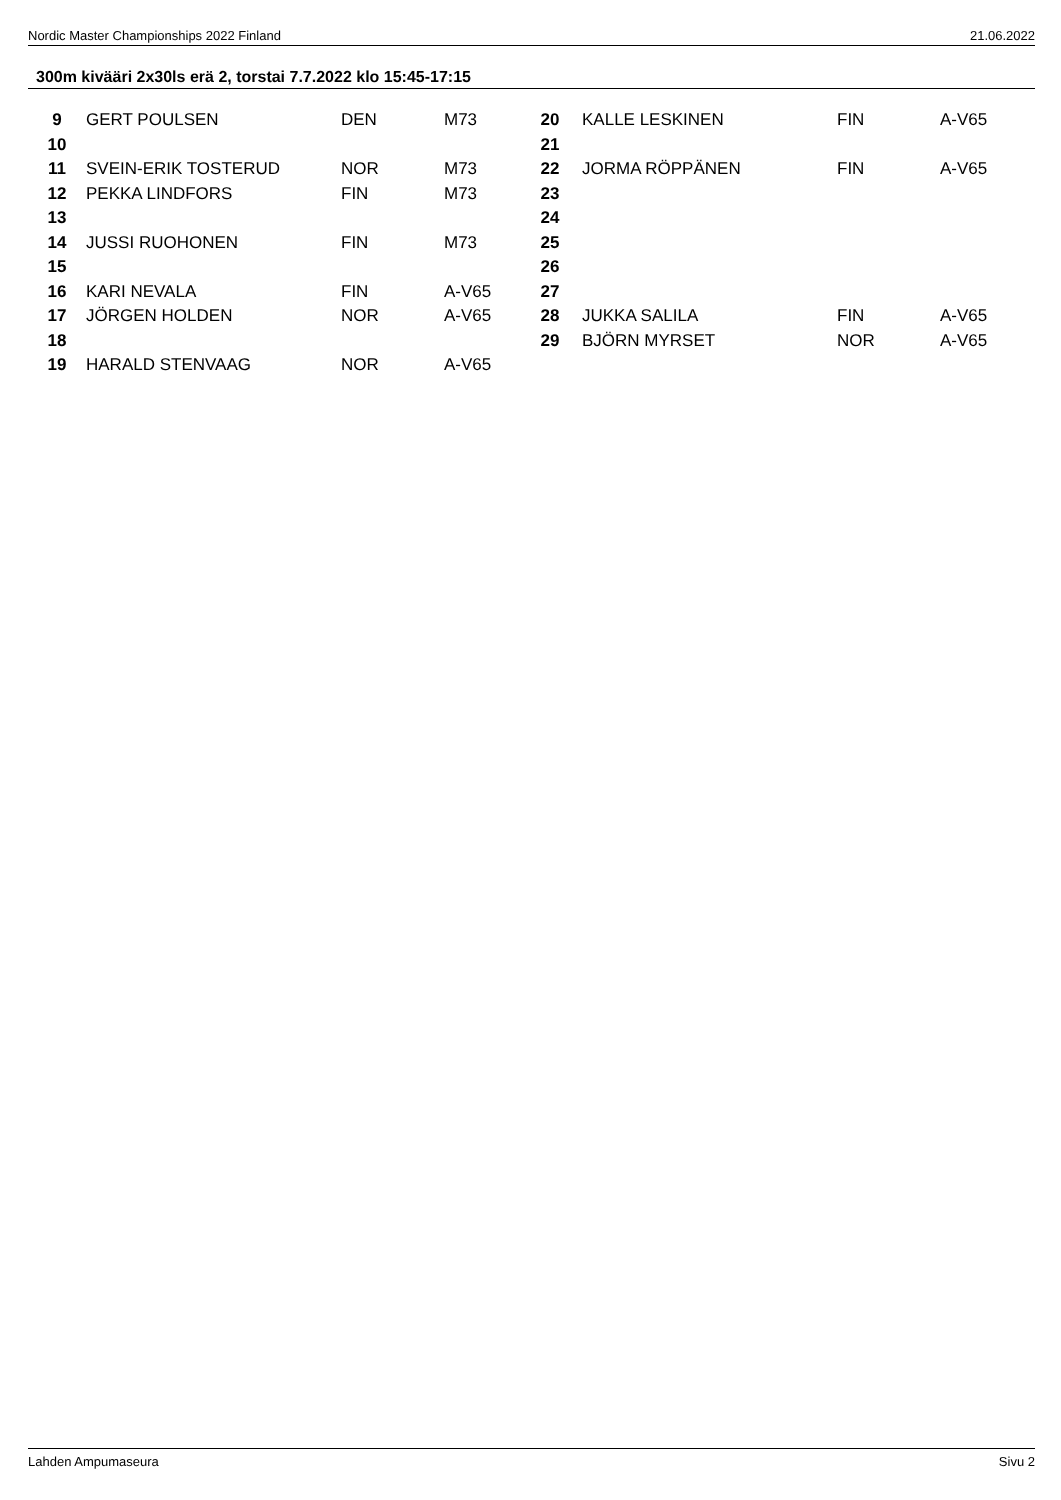Nordic Master Championships 2022 Finland 21.06.2022
300m kivääri 2x30ls erä 2, torstai 7.7.2022 klo 15:45-17:15
| 9 | GERT POULSEN | DEN | M73 | 20 | KALLE LESKINEN | FIN | A-V65 |
| 10 | | | | 21 | | | |
| 11 | SVEIN-ERIK TOSTERUD | NOR | M73 | 22 | JORMA RÖPPÄNEN | FIN | A-V65 |
| 12 | PEKKA LINDFORS | FIN | M73 | 23 | | | |
| 13 | | | | 24 | | | |
| 14 | JUSSI RUOHONEN | FIN | M73 | 25 | | | |
| 15 | | | | 26 | | | |
| 16 | KARI NEVALA | FIN | A-V65 | 27 | | | |
| 17 | JÖRGEN HOLDEN | NOR | A-V65 | 28 | JUKKA SALILA | FIN | A-V65 |
| 18 | | | | 29 | BJÖRN MYRSET | NOR | A-V65 |
| 19 | HARALD STENVAAG | NOR | A-V65 | | | | |
Lahden Ampumaseura Sivu 2